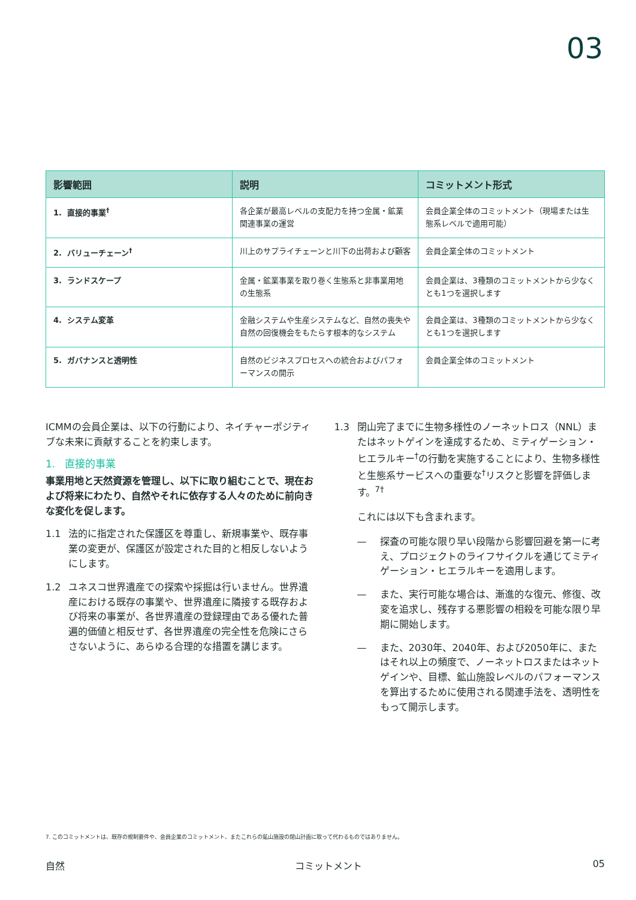03
| 影響範囲 | 説明 | コミットメント形式 |
| --- | --- | --- |
| 1. 直接的事業<sup>†</sup> | 各企業が最高レベルの支配力を持つ金属・鉱業関連事業の運営 | 会員企業全体のコミットメント（現場または生態系レベルで適用可能） |
| 2. バリューチェーン<sup>†</sup> | 川上のサプライチェーンと川下の出荷および顧客 | 会員企業全体のコミットメント |
| 3. ランドスケープ | 金属・鉱業事業を取り巻く生態系と非事業用地の生態系 | 会員企業は、3種類のコミットメントから少なくとも1つを選択します |
| 4. システム変革 | 金融システムや生産システムなど、自然の喪失や自然の回復機会をもたらす根本的なシステム | 会員企業は、3種類のコミットメントから少なくとも1つを選択します |
| 5. ガバナンスと透明性 | 自然のビジネスプロセスへの統合およびパフォーマンスの開示 | 会員企業全体のコミットメント |
ICMMの会員企業は、以下の行動により、ネイチャーポジティブな未来に貢献することを約束します。
1. 直接的事業
事業用地と天然資源を管理し、以下に取り組むことで、現在および将来にわたり、自然やそれに依存する人々のために前向きな変化を促します。
1.1 法的に指定された保護区を尊重し、新規事業や、既存事業の変更が、保護区が設定された目的と相反しないようにします。
1.2 ユネスコ世界遺産での探索や採掘は行いません。世界遺産における既存の事業や、世界遺産に隣接する既存および将来の事業が、各世界遺産の登録理由である優れた普遍的価値と相反せず、各世界遺産の完全性を危険にさらさないように、あらゆる合理的な措置を講じます。
1.3 閉山完了までに生物多様性のノーネットロス（NNL）またはネットゲインを達成するため、ミティゲーション・ヒエラルキー<sup>†</sup>の行動を実施することにより、生物多様性と生態系サービスへの重要な<sup>†</sup>リスクと影響を評価します。<sup>7†</sup>
これには以下も含まれます。
— 探査の可能な限り早い段階から影響回避を第一に考え、プロジェクトのライフサイクルを通じてミティゲーション・ヒエラルキーを適用します。
— また、実行可能な場合は、漸進的な復元、修復、改変を追求し、残存する悪影響の相殺を可能な限り早期に開始します。
— また、2030年、2040年、および2050年に、またはそれ以上の頻度で、ノーネットロスまたはネットゲインや、目標、鉱山施設レベルのパフォーマンスを算出するために使用される関連手法を、透明性をもって開示します。
7. このコミットメントは、既存の規制要件や、会員企業のコミットメント、またこれらの鉱山施設の閉山計画に取って代わるものではありません。
自然 コミットメント 05